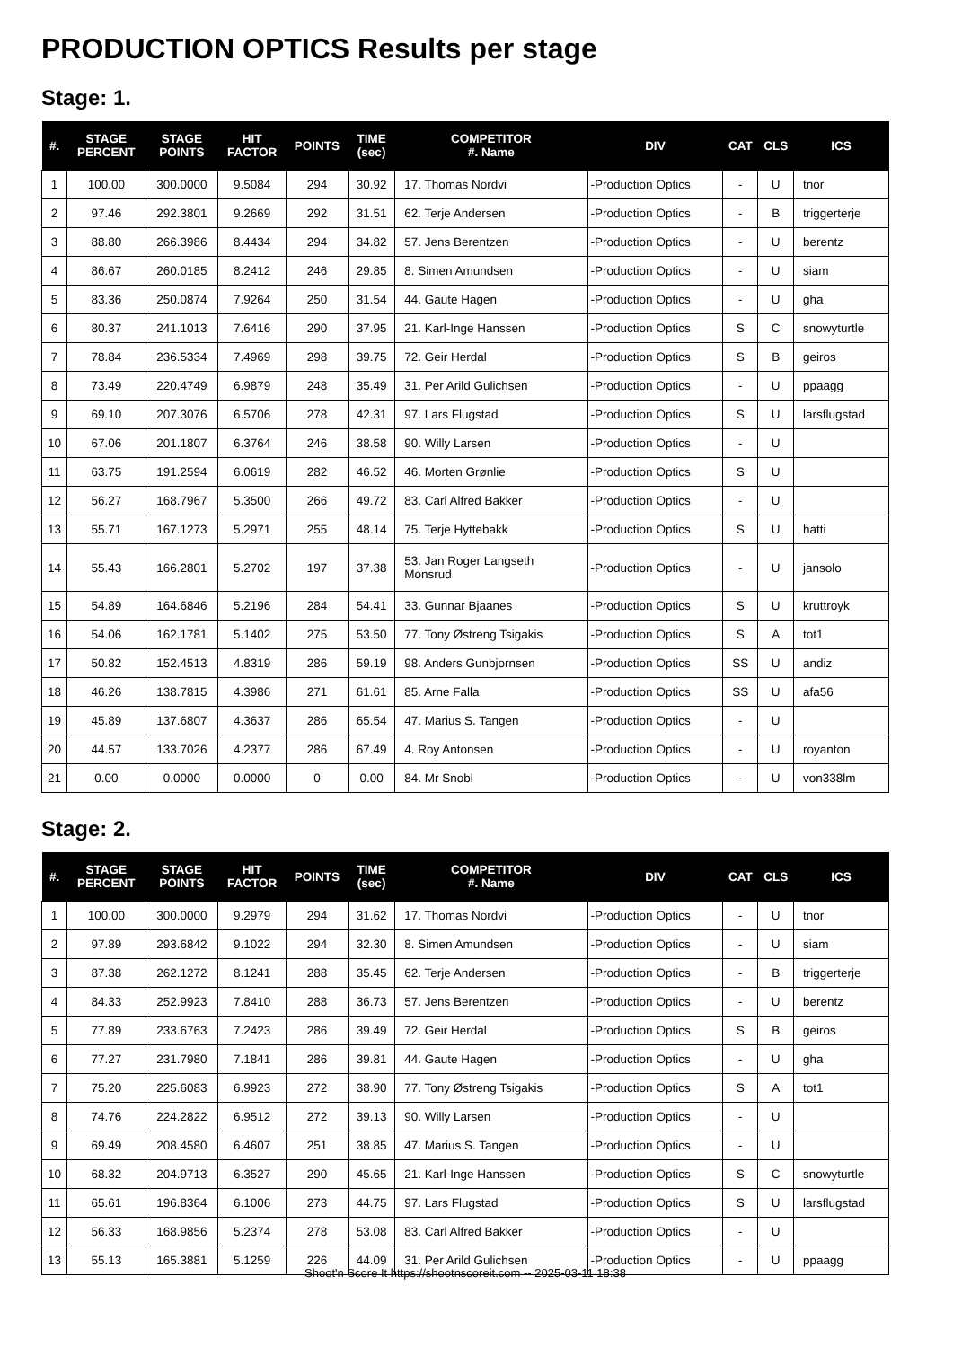PRODUCTION OPTICS Results per stage
Stage: 1.
| #. | STAGE PERCENT | STAGE POINTS | HIT FACTOR | POINTS | TIME (sec) | COMPETITOR #. Name | DIV | CAT | CLS | ICS |
| --- | --- | --- | --- | --- | --- | --- | --- | --- | --- | --- |
| 1 | 100.00 | 300.0000 | 9.5084 | 294 | 30.92 | 17. Thomas Nordvi | -Production Optics | - | U | tnor |
| 2 | 97.46 | 292.3801 | 9.2669 | 292 | 31.51 | 62. Terje Andersen | -Production Optics | - | B | triggerterje |
| 3 | 88.80 | 266.3986 | 8.4434 | 294 | 34.82 | 57. Jens Berentzen | -Production Optics | - | U | berentz |
| 4 | 86.67 | 260.0185 | 8.2412 | 246 | 29.85 | 8. Simen Amundsen | -Production Optics | - | U | siam |
| 5 | 83.36 | 250.0874 | 7.9264 | 250 | 31.54 | 44. Gaute Hagen | -Production Optics | - | U | gha |
| 6 | 80.37 | 241.1013 | 7.6416 | 290 | 37.95 | 21. Karl-Inge Hanssen | -Production Optics | S | C | snowyturtle |
| 7 | 78.84 | 236.5334 | 7.4969 | 298 | 39.75 | 72. Geir Herdal | -Production Optics | S | B | geiros |
| 8 | 73.49 | 220.4749 | 6.9879 | 248 | 35.49 | 31. Per Arild Gulichsen | -Production Optics | - | U | ppaagg |
| 9 | 69.10 | 207.3076 | 6.5706 | 278 | 42.31 | 97. Lars Flugstad | -Production Optics | S | U | larsflugstad |
| 10 | 67.06 | 201.1807 | 6.3764 | 246 | 38.58 | 90. Willy Larsen | -Production Optics | - | U | |
| 11 | 63.75 | 191.2594 | 6.0619 | 282 | 46.52 | 46. Morten Grønlie | -Production Optics | S | U | |
| 12 | 56.27 | 168.7967 | 5.3500 | 266 | 49.72 | 83. Carl Alfred Bakker | -Production Optics | - | U | |
| 13 | 55.71 | 167.1273 | 5.2971 | 255 | 48.14 | 75. Terje Hyttebakk | -Production Optics | S | U | hatti |
| 14 | 55.43 | 166.2801 | 5.2702 | 197 | 37.38 | 53. Jan Roger Langseth Monsrud | -Production Optics | - | U | jansolo |
| 15 | 54.89 | 164.6846 | 5.2196 | 284 | 54.41 | 33. Gunnar Bjaanes | -Production Optics | S | U | kruttroyk |
| 16 | 54.06 | 162.1781 | 5.1402 | 275 | 53.50 | 77. Tony Østreng Tsigakis | -Production Optics | S | A | tot1 |
| 17 | 50.82 | 152.4513 | 4.8319 | 286 | 59.19 | 98. Anders Gunbjornsen | -Production Optics | SS | U | andiz |
| 18 | 46.26 | 138.7815 | 4.3986 | 271 | 61.61 | 85. Arne Falla | -Production Optics | SS | U | afa56 |
| 19 | 45.89 | 137.6807 | 4.3637 | 286 | 65.54 | 47. Marius S. Tangen | -Production Optics | - | U | |
| 20 | 44.57 | 133.7026 | 4.2377 | 286 | 67.49 | 4. Roy Antonsen | -Production Optics | - | U | royanton |
| 21 | 0.00 | 0.0000 | 0.0000 | 0 | 0.00 | 84. Mr Snobl | -Production Optics | - | U | von338lm |
Stage: 2.
| #. | STAGE PERCENT | STAGE POINTS | HIT FACTOR | POINTS | TIME (sec) | COMPETITOR #. Name | DIV | CAT | CLS | ICS |
| --- | --- | --- | --- | --- | --- | --- | --- | --- | --- | --- |
| 1 | 100.00 | 300.0000 | 9.2979 | 294 | 31.62 | 17. Thomas Nordvi | -Production Optics | - | U | tnor |
| 2 | 97.89 | 293.6842 | 9.1022 | 294 | 32.30 | 8. Simen Amundsen | -Production Optics | - | U | siam |
| 3 | 87.38 | 262.1272 | 8.1241 | 288 | 35.45 | 62. Terje Andersen | -Production Optics | - | B | triggerterje |
| 4 | 84.33 | 252.9923 | 7.8410 | 288 | 36.73 | 57. Jens Berentzen | -Production Optics | - | U | berentz |
| 5 | 77.89 | 233.6763 | 7.2423 | 286 | 39.49 | 72. Geir Herdal | -Production Optics | S | B | geiros |
| 6 | 77.27 | 231.7980 | 7.1841 | 286 | 39.81 | 44. Gaute Hagen | -Production Optics | - | U | gha |
| 7 | 75.20 | 225.6083 | 6.9923 | 272 | 38.90 | 77. Tony Østreng Tsigakis | -Production Optics | S | A | tot1 |
| 8 | 74.76 | 224.2822 | 6.9512 | 272 | 39.13 | 90. Willy Larsen | -Production Optics | - | U | |
| 9 | 69.49 | 208.4580 | 6.4607 | 251 | 38.85 | 47. Marius S. Tangen | -Production Optics | - | U | |
| 10 | 68.32 | 204.9713 | 6.3527 | 290 | 45.65 | 21. Karl-Inge Hanssen | -Production Optics | S | C | snowyturtle |
| 11 | 65.61 | 196.8364 | 6.1006 | 273 | 44.75 | 97. Lars Flugstad | -Production Optics | S | U | larsflugstad |
| 12 | 56.33 | 168.9856 | 5.2374 | 278 | 53.08 | 83. Carl Alfred Bakker | -Production Optics | - | U | |
| 13 | 55.13 | 165.3881 | 5.1259 | 226 | 44.09 | 31. Per Arild Gulichsen | -Production Optics | - | U | ppaagg |
Shoot'n Score It https://shootnscoreit.com -- 2025-03-11 18:38